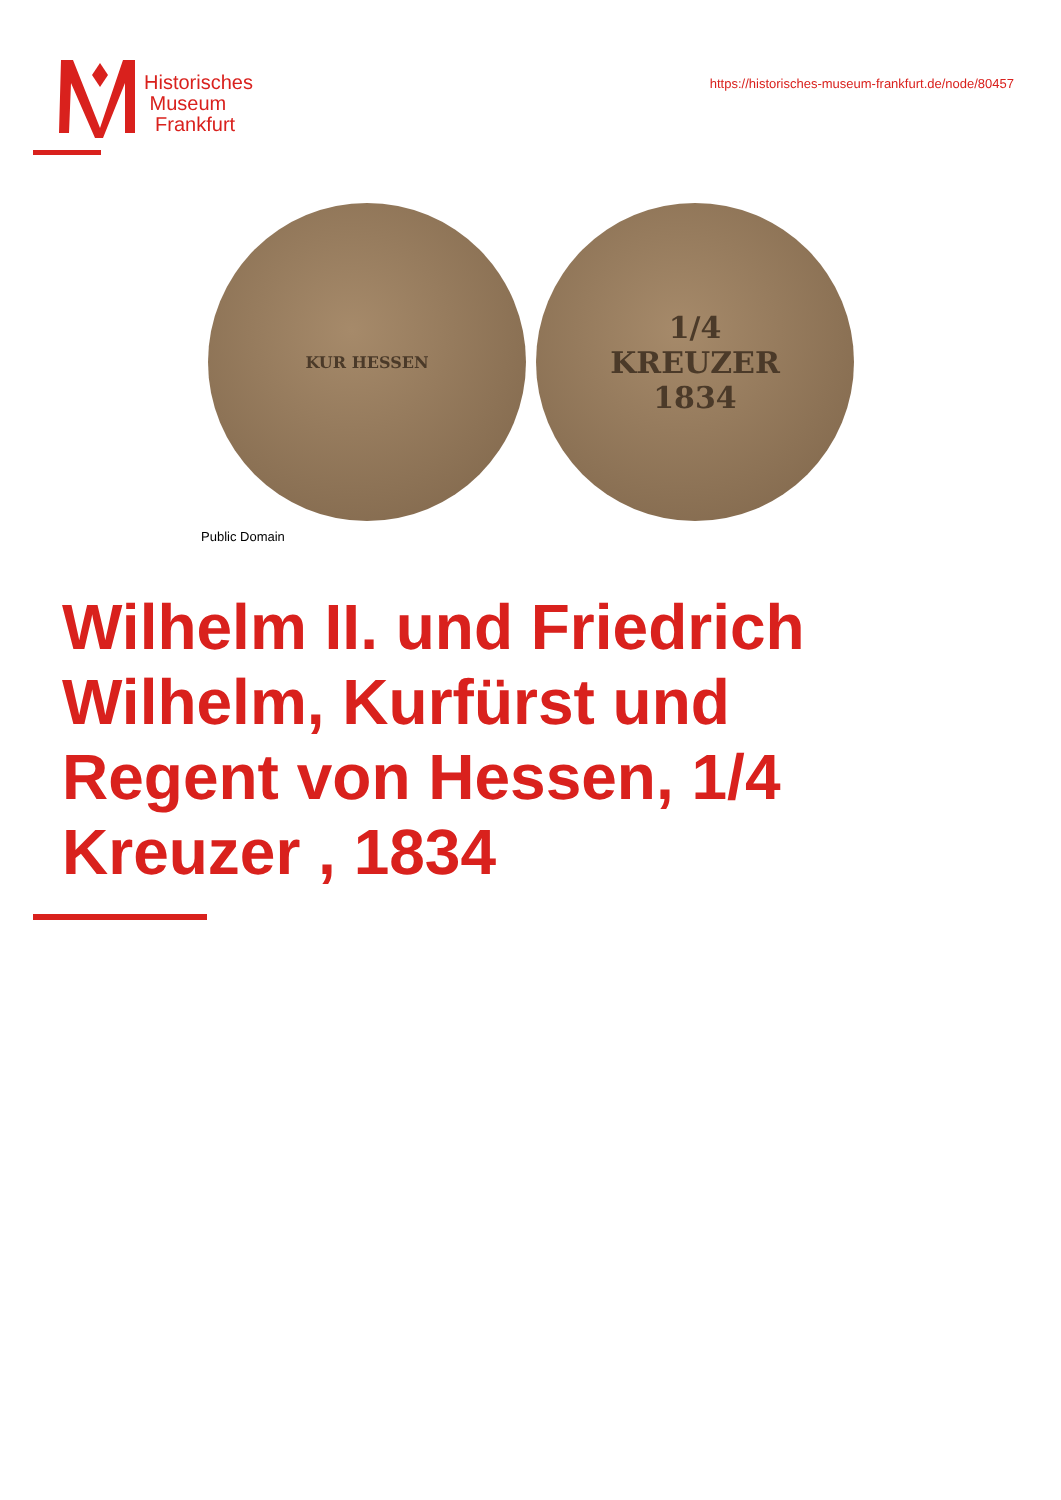Historisches
Museum
Frankfurt
https://historisches-museum-frankfurt.de/node/80457
KUR HESSEN
1/4
KREUZER
1834
Public Domain
Wilhelm II. und Friedrich Wilhelm, Kurfürst und Regent von Hessen, 1/4 Kreuzer , 1834